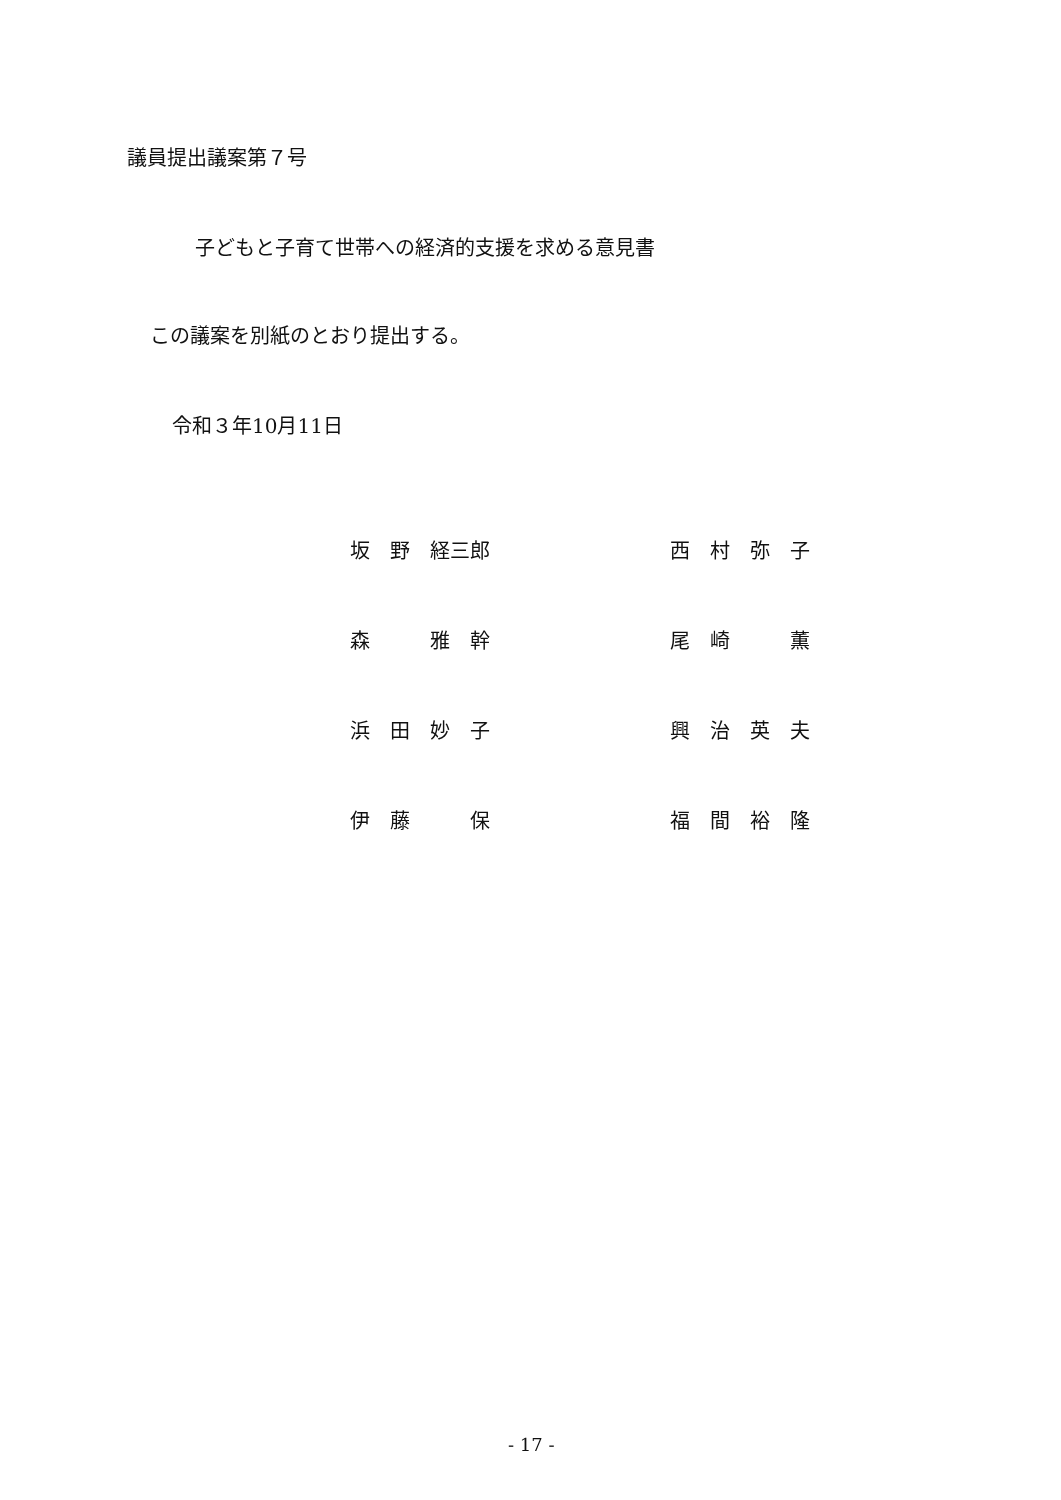議員提出議案第７号
子どもと子育て世帯への経済的支援を求める意見書
この議案を別紙のとおり提出する。
令和３年10月11日
| 坂 野 経三郎 | 西 村 弥 子 |
| 森 雅 幹 | 尾 崎 薫 |
| 浜 田 妙 子 | 興 治 英 夫 |
| 伊 藤 保 | 福 間 裕 隆 |
- 17 -